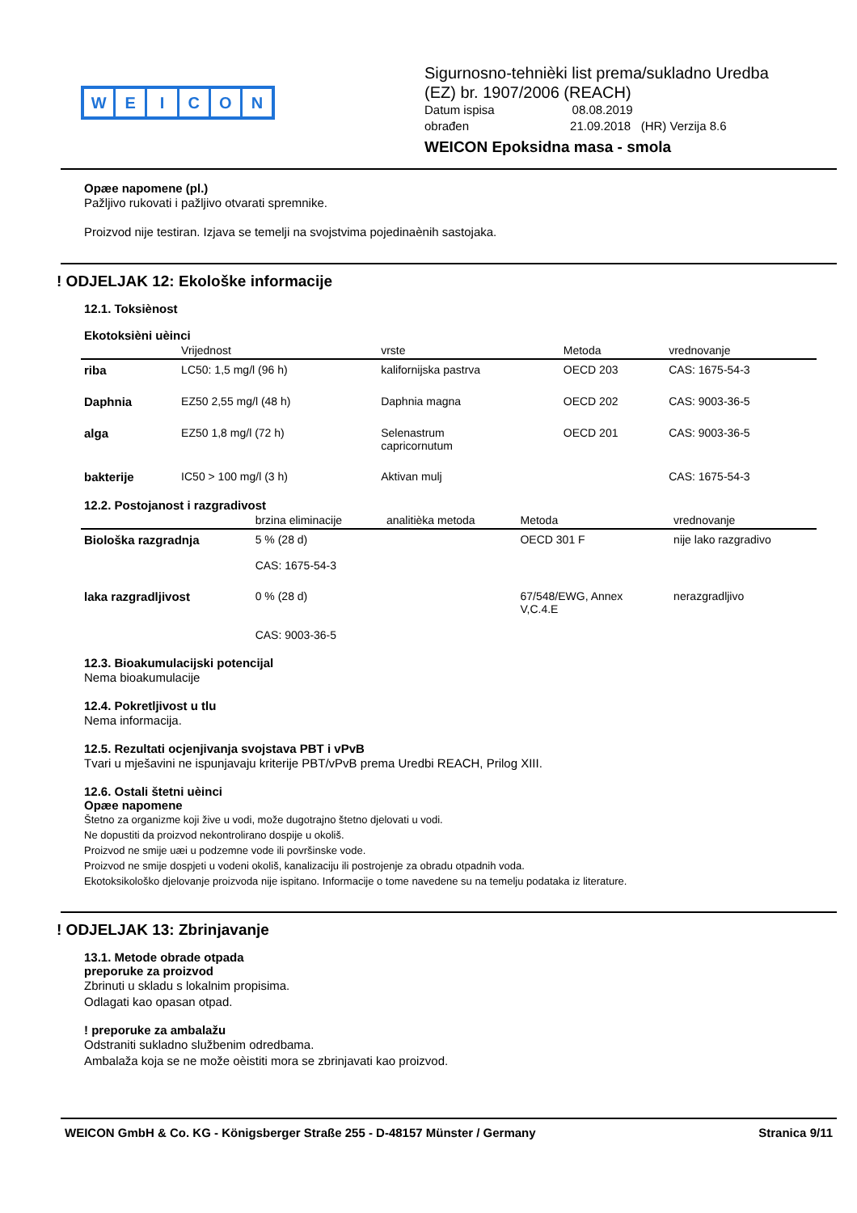WEICON
Sigurnosno-tehnièki list prema/sukladno Uredba
(EZ) br. 1907/2006 (REACH)
Datum ispisa 08.08.2019
obrađen 21.09.2018 (HR) Verzija 8.6
WEICON Epoksidna masa - smola
Opæe napomene (pl.)
Pažljivo rukovati i pažljivo otvarati spremnike.
Proizvod nije testiran. Izjava se temelji na svojstvima pojedinaènih sastojaka.
! ODJELJAK 12: Ekološke informacije
12.1. Toksiènost
Ekotoksièni uèinci
| | Vrijednost | vrste | Metoda | vrednovanje |
| --- | --- | --- | --- | --- |
| riba | LC50: 1,5 mg/l (96 h) | kalifornijska pastrva | OECD 203 | CAS: 1675-54-3 |
| Daphnia | EZ50 2,55 mg/l (48 h) | Daphnia magna | OECD 202 | CAS: 9003-36-5 |
| alga | EZ50 1,8 mg/l (72 h) | Selenastrum capricornutum | OECD 201 | CAS: 9003-36-5 |
| bakterije | IC50 > 100 mg/l (3 h) | Aktivan mulj | | CAS: 1675-54-3 |
12.2. Postojanost i razgradivost
| | brzina eliminacije | analitièka metoda | Metoda | vrednovanje |
| --- | --- | --- | --- | --- |
| Biološka razgradnja | 5 % (28 d) CAS: 1675-54-3 | | OECD 301 F | nije lako razgradivo |
| laka razgradljivost | 0 % (28 d) CAS: 9003-36-5 | | 67/548/EWG, Annex V,C.4.E | nerazgradljivo |
12.3. Bioakumulacijski potencijal
Nema bioakumulacije
12.4. Pokretljivost u tlu
Nema informacija.
12.5. Rezultati ocjenjivanja svojstava PBT i vPvB
Tvari u mješavini ne ispunjavaju kriterije PBT/vPvB prema Uredbi REACH, Prilog XIII.
12.6. Ostali štetni uèinci
Opæe napomene
Štetno za organizme koji žive u vodi, može dugotrajno štetno djelovati u vodi.
Ne dopustiti da proizvod nekontrolirano dospije u okoliš.
Proizvod ne smije uæi u podzemne vode ili površinske vode.
Proizvod ne smije dospjeti u vodeni okoliš, kanalizaciju ili postrojenje za obradu otpadnih voda.
Ekotoksikološko djelovanje proizvoda nije ispitano. Informacije o tome navedene su na temelju podataka iz literature.
! ODJELJAK 13: Zbrinjavanje
13.1. Metode obrade otpada
preporuke za proizvod
Zbrinuti u skladu s lokalnim propisima.
Odlagati kao opasan otpad.
! preporuke za ambalažu
Odstraniti sukladno službenim odredbama.
Ambalaža koja se ne može oèistiti mora se zbrinjavati kao proizvod.
WEICON GmbH & Co. KG - Königsberger Straße 255 - D-48157 Münster / Germany Stranica 9/11